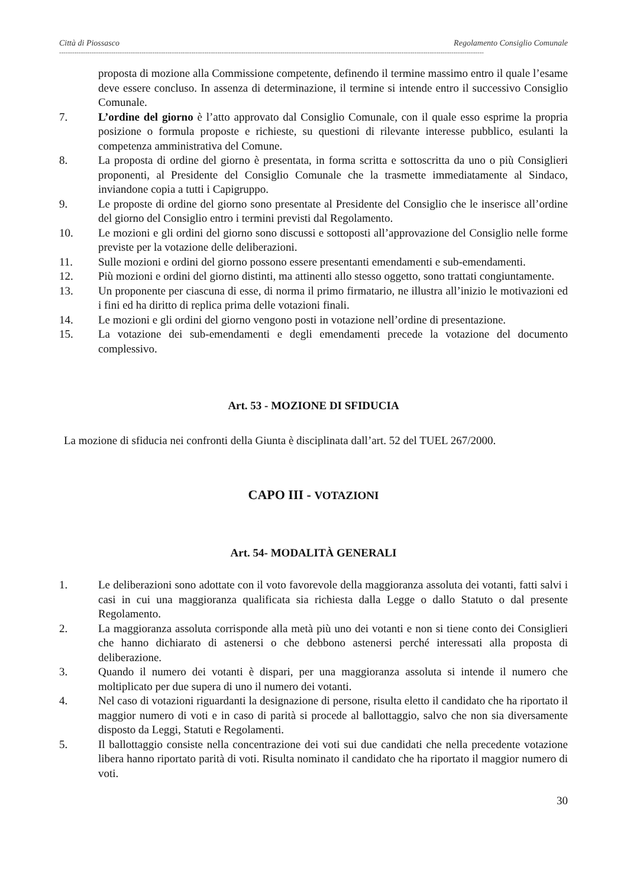Città di Piossasco Regolamento Consiglio Comunale
----------------------------------------------------------------------------------------------------------------------------------------------------------------------------------------------------
proposta di mozione alla Commissione competente, definendo il termine massimo entro il quale l’esame deve essere concluso. In assenza di determinazione, il termine si intende entro il successivo Consiglio Comunale.
7. L’ordine del giorno è l’atto approvato dal Consiglio Comunale, con il quale esso esprime la propria posizione o formula proposte e richieste, su questioni di rilevante interesse pubblico, esulanti la competenza amministrativa del Comune.
8. La proposta di ordine del giorno è presentata, in forma scritta e sottoscritta da uno o più Consiglieri proponenti, al Presidente del Consiglio Comunale che la trasmette immediatamente al Sindaco, inviandone copia a tutti i Capigruppo.
9. Le proposte di ordine del giorno sono presentate al Presidente del Consiglio che le inserisce all’ordine del giorno del Consiglio entro i termini previsti dal Regolamento.
10. Le mozioni e gli ordini del giorno sono discussi e sottoposti all’approvazione del Consiglio nelle forme previste per la votazione delle deliberazioni.
11. Sulle mozioni e ordini del giorno possono essere presentanti emendamenti e sub-emendamenti.
12. Più mozioni e ordini del giorno distinti, ma attinenti allo stesso oggetto, sono trattati congiuntamente.
13. Un proponente per ciascuna di esse, di norma il primo firmatario, ne illustra all’inizio le motivazioni ed i fini ed ha diritto di replica prima delle votazioni finali.
14. Le mozioni e gli ordini del giorno vengono posti in votazione nell’ordine di presentazione.
15. La votazione dei sub-emendamenti e degli emendamenti precede la votazione del documento complessivo.
Art. 53 - MOZIONE DI SFIDUCIA
La mozione di sfiducia nei confronti della Giunta è disciplinata dall’art. 52 del TUEL 267/2000.
CAPO III - VOTAZIONI
Art. 54- MODALITÀ GENERALI
1. Le deliberazioni sono adottate con il voto favorevole della maggioranza assoluta dei votanti, fatti salvi i casi in cui una maggioranza qualificata sia richiesta dalla Legge o dallo Statuto o dal presente Regolamento.
2. La maggioranza assoluta corrisponde alla metà più uno dei votanti e non si tiene conto dei Consiglieri che hanno dichiarato di astenersi o che debbono astenersi perché interessati alla proposta di deliberazione.
3. Quando il numero dei votanti è dispari, per una maggioranza assoluta si intende il numero che moltiplicato per due supera di uno il numero dei votanti.
4. Nel caso di votazioni riguardanti la designazione di persone, risulta eletto il candidato che ha riportato il maggior numero di voti e in caso di parità si procede al ballottaggio, salvo che non sia diversamente disposto da Leggi, Statuti e Regolamenti.
5. Il ballottaggio consiste nella concentrazione dei voti sui due candidati che nella precedente votazione libera hanno riportato parità di voti. Risulta nominato il candidato che ha riportato il maggior numero di voti.
30